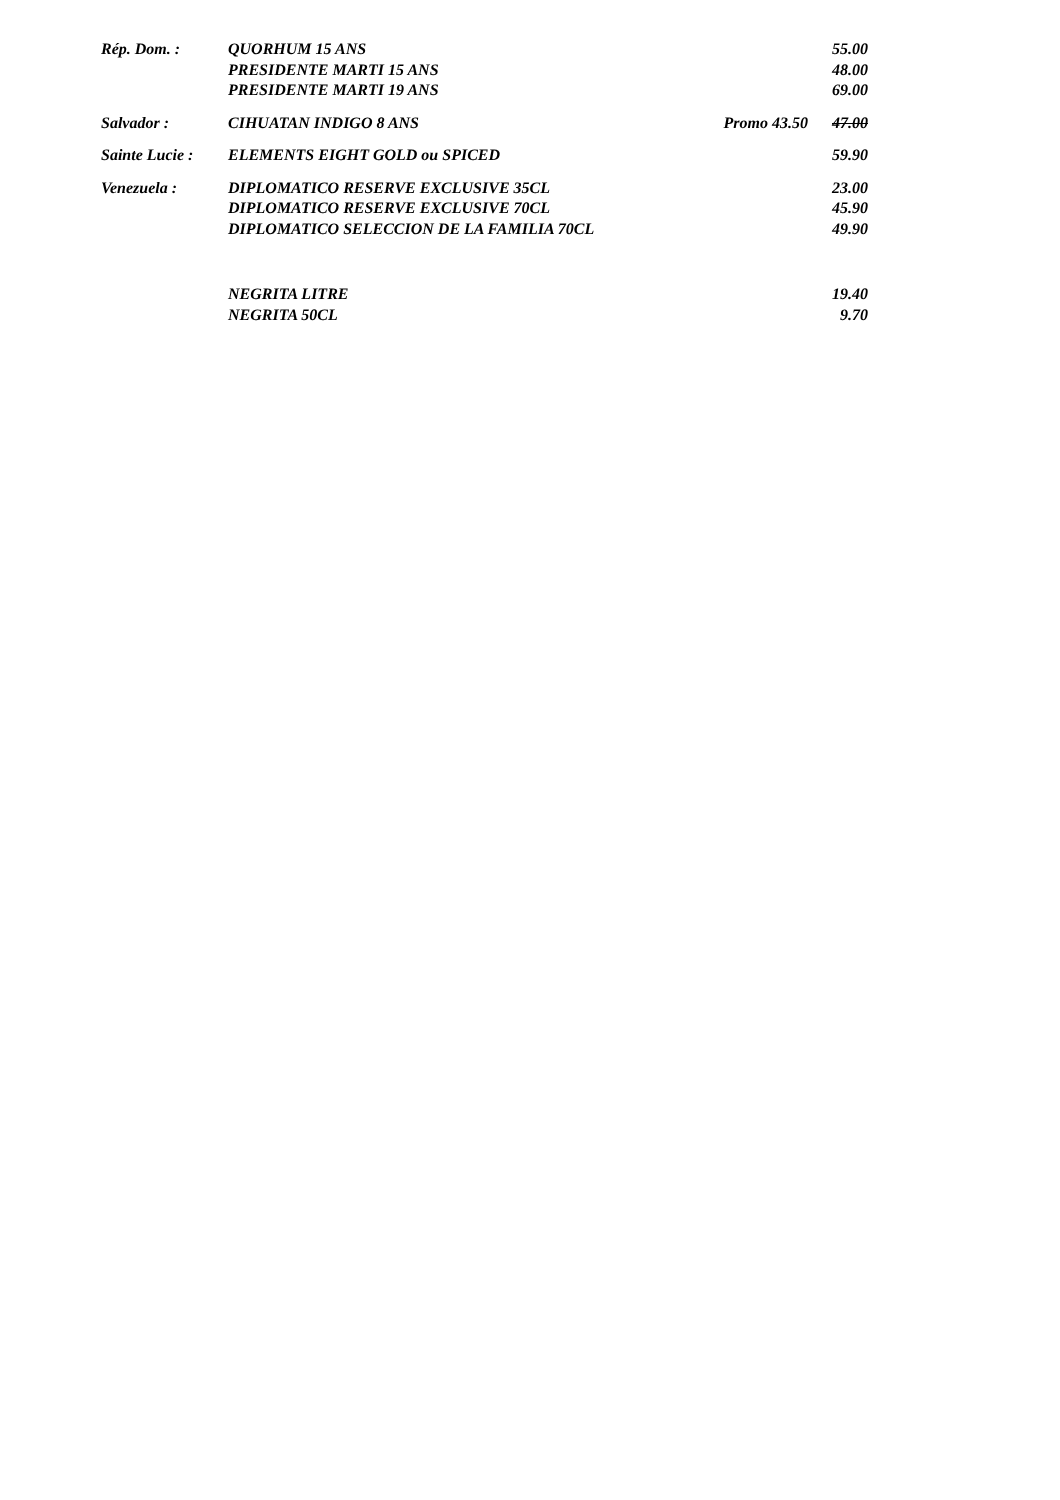Rép. Dom. : QUORHUM 15 ANS 55.00
PRESIDENTE MARTI 15 ANS 48.00
PRESIDENTE MARTI 19 ANS 69.00
Salvador : CIHUATAN INDIGO 8 ANS Promo 43.50 47.00
Sainte Lucie :
ELEMENTS EIGHT GOLD ou SPICED 59.90
Venezuela : DIPLOMATICO RESERVE EXCLUSIVE 35CL 23.00
DIPLOMATICO RESERVE EXCLUSIVE 70CL 45.90
DIPLOMATICO SELECCION DE LA FAMILIA 70CL 49.90
NEGRITA LITRE 19.40
NEGRITA 50CL 9.70